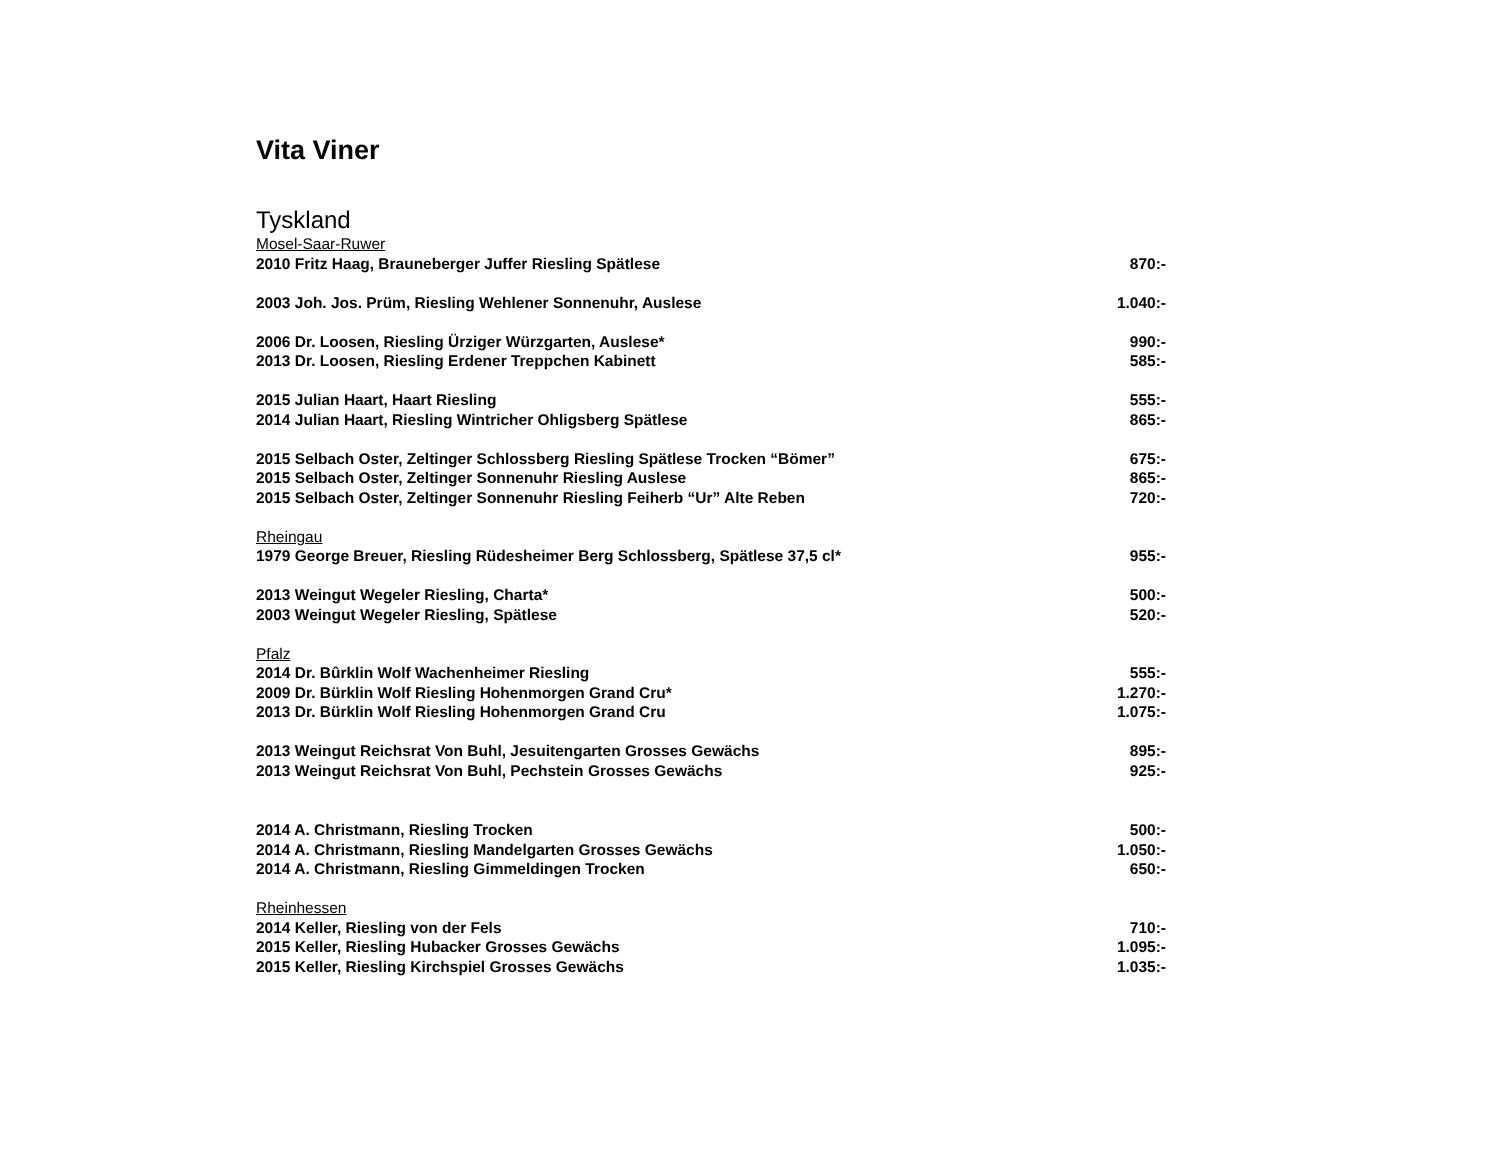Vita Viner
Tyskland
| Mosel-Saar-Ruwer | |
| 2010 Fritz Haag, Brauneberger Juffer Riesling Spätlese | 870:- |
| 2003 Joh. Jos. Prüm, Riesling Wehlener Sonnenuhr, Auslese | 1.040:- |
| 2006 Dr. Loosen, Riesling Ürziger Würzgarten, Auslese* | 990:- |
| 2013 Dr. Loosen, Riesling Erdener Treppchen Kabinett | 585:- |
| 2015 Julian Haart, Haart Riesling | 555:- |
| 2014 Julian Haart, Riesling Wintricher Ohligsberg Spätlese | 865:- |
| 2015 Selbach Oster, Zeltinger Schlossberg Riesling Spätlese Trocken “Bömer” | 675:- |
| 2015 Selbach Oster, Zeltinger Sonnenuhr Riesling Auslese | 865:- |
| 2015 Selbach Oster, Zeltinger Sonnenuhr Riesling Feiherb “Ur” Alte Reben | 720:- |
| Rheingau | |
| 1979 George Breuer, Riesling Rüdesheimer Berg Schlossberg, Spätlese 37,5 cl* | 955:- |
| 2013 Weingut Wegeler Riesling, Charta* | 500:- |
| 2003 Weingut Wegeler Riesling, Spätlese | 520:- |
| Pfalz | |
| 2014 Dr. Bûrklin Wolf Wachenheimer Riesling | 555:- |
| 2009 Dr. Bürklin Wolf Riesling Hohenmorgen Grand Cru* | 1.270:- |
| 2013 Dr. Bürklin Wolf Riesling Hohenmorgen Grand Cru | 1.075:- |
| 2013 Weingut Reichsrat Von Buhl, Jesuitengarten Grosses Gewächs | 895:- |
| 2013 Weingut Reichsrat Von Buhl, Pechstein Grosses Gewächs | 925:- |
| 2014 A. Christmann, Riesling Trocken | 500:- |
| 2014 A. Christmann, Riesling Mandelgarten Grosses Gewächs | 1.050:- |
| 2014 A. Christmann, Riesling Gimmeldingen Trocken | 650:- |
| Rheinhessen | |
| 2014 Keller, Riesling von der Fels | 710:- |
| 2015 Keller, Riesling Hubacker Grosses Gewächs | 1.095:- |
| 2015 Keller, Riesling Kirchspiel Grosses Gewächs | 1.035:- |